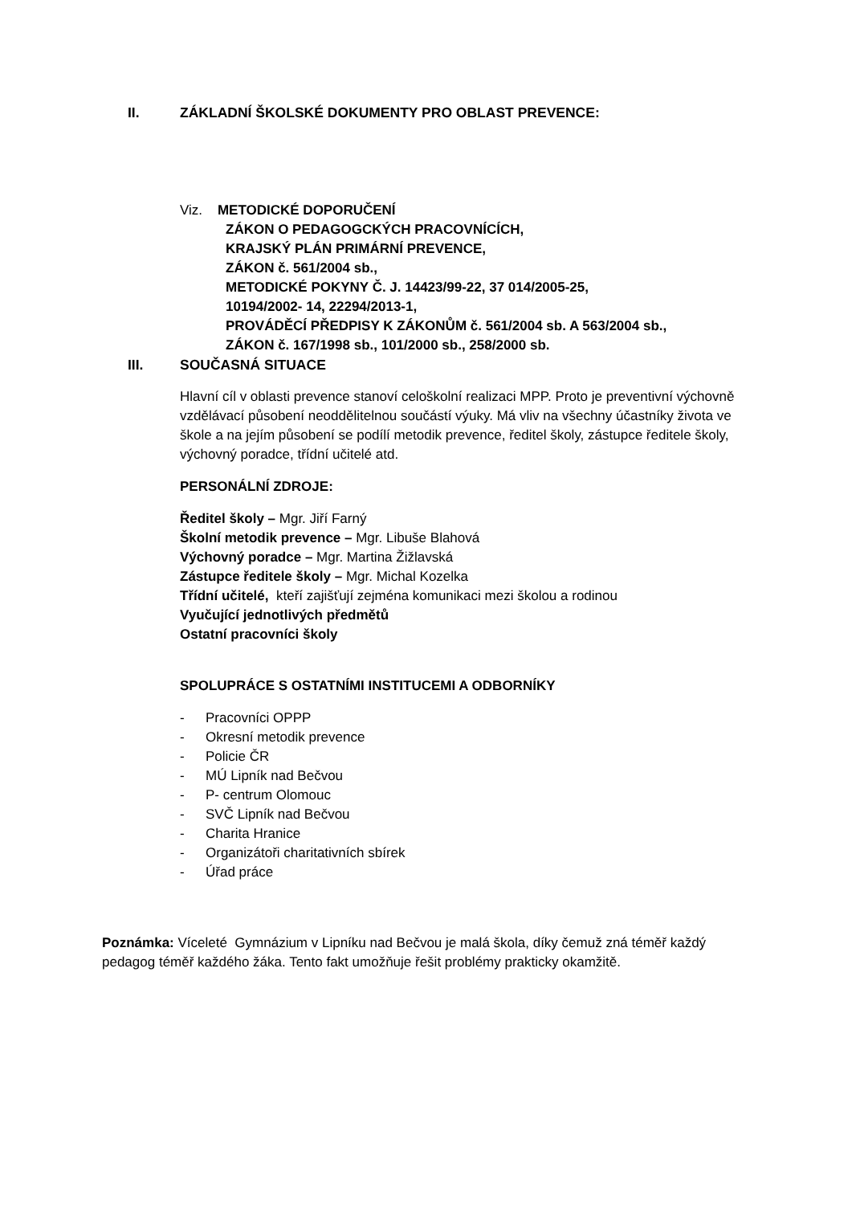II. ZÁKLADNÍ ŠKOLSKÉ DOKUMENTY PRO OBLAST PREVENCE:
Viz. METODICKÉ DOPORUČENÍ
ZÁKON O PEDAGOGCKÝCH PRACOVNÍCÍCH,
KRAJSKÝ PLÁN PRIMÁRNÍ PREVENCE,
ZÁKON č. 561/2004 sb.,
METODICKÉ POKYNY Č. J. 14423/99-22, 37 014/2005-25,
10194/2002- 14, 22294/2013-1,
PROVÁDĚCÍ PŘEDPISY K ZÁKONŮM č. 561/2004 sb. A 563/2004 sb.,
ZÁKON č. 167/1998 sb., 101/2000 sb., 258/2000 sb.
III. SOUČASNÁ SITUACE
Hlavní cíl v oblasti prevence stanoví celoškolní realizaci MPP. Proto je preventivní výchovně vzdělávací působení neoddělitelnou součástí výuky. Má vliv na všechny účastníky života ve škole a na jejím působení se podílí metodik prevence, ředitel školy, zástupce ředitele školy, výchovný poradce, třídní učitelé atd.
PERSONÁLNÍ ZDROJE:
Ředitel školy – Mgr. Jiří Farný
Školní metodik prevence – Mgr. Libuše Blahová
Výchovný poradce – Mgr. Martina Žižlavská
Zástupce ředitele školy – Mgr. Michal Kozelka
Třídní učitelé, kteří zajišťují zejména komunikaci mezi školou a rodinou
Vyučující jednotlivých předmětů
Ostatní pracovníci školy
SPOLUPRÁCE S OSTATNÍMI INSTITUCEMI A ODBORNÍKY
- Pracovníci OPPP
- Okresní metodik prevence
- Policie ČR
- MÚ Lipník nad Bečvou
- P- centrum Olomouc
- SVČ Lipník nad Bečvou
- Charita Hranice
- Organizátoři charitativních sbírek
- Úřad práce
Poznámka: Víceleté Gymnázium v Lipníku nad Bečvou je malá škola, díky čemuž zná téměř každý pedagog téměř každého žáka. Tento fakt umožňuje řešit problémy prakticky okamžitě.